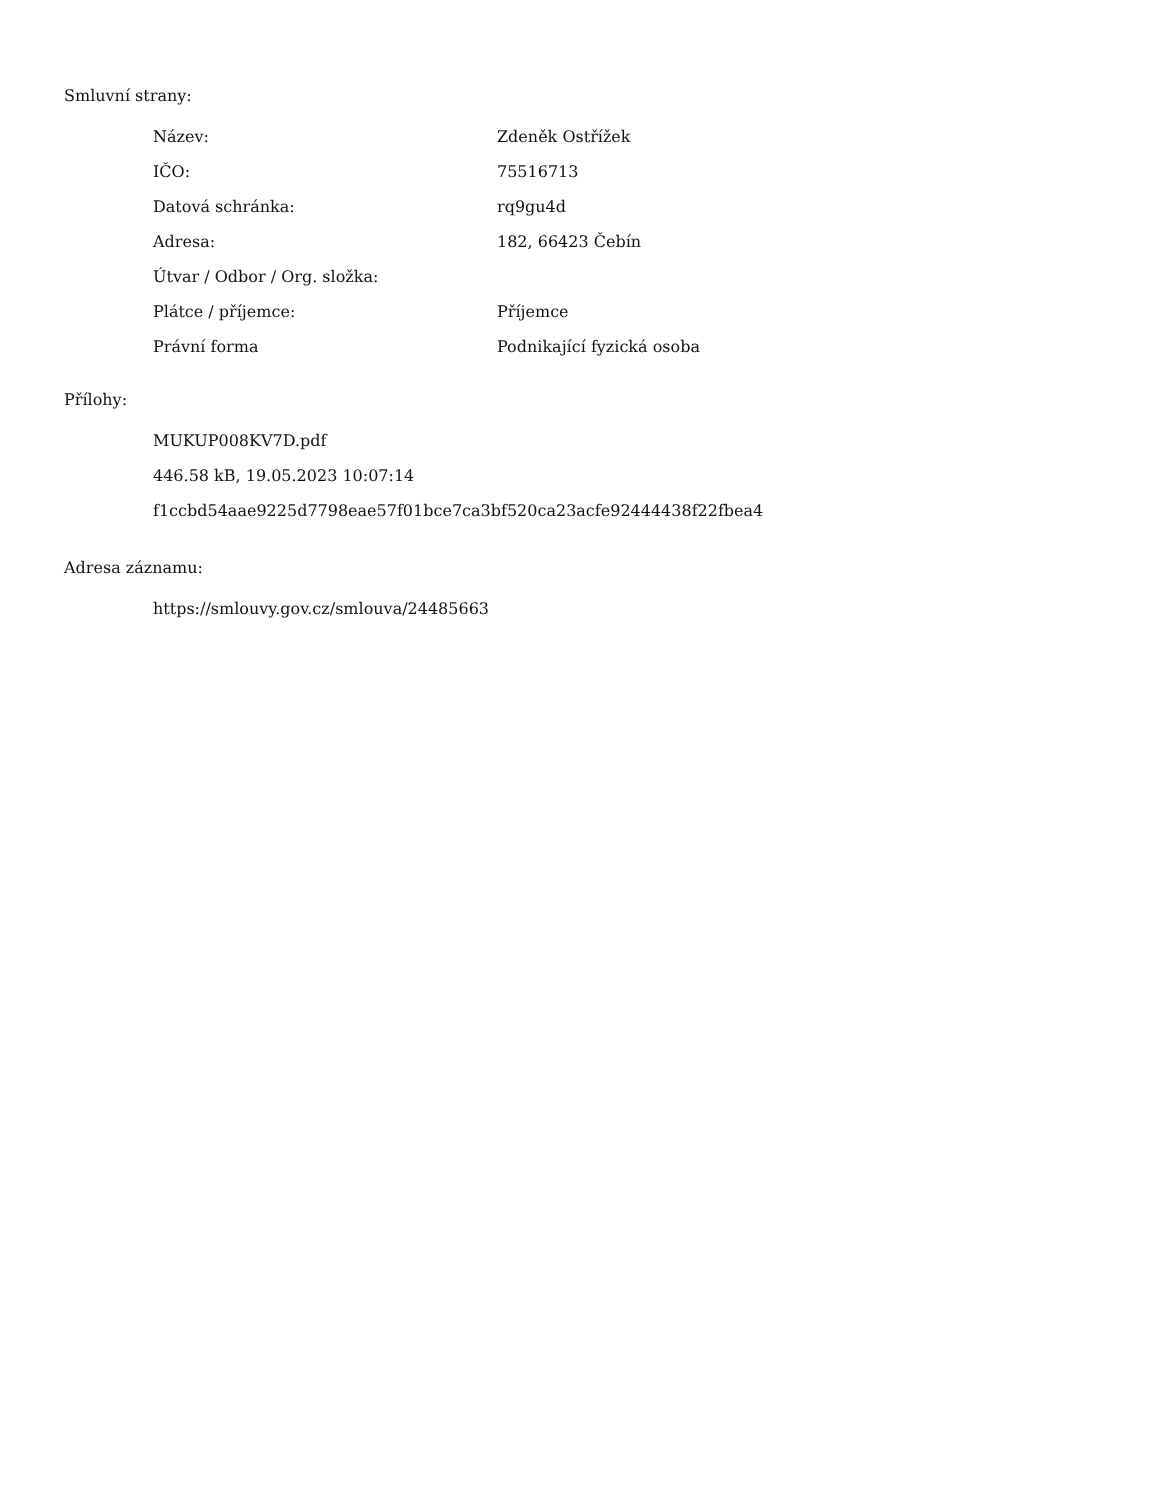Smluvní strany:
| Název: | Zdeněk Ostřížek |
| IČO: | 75516713 |
| Datová schránka: | rq9gu4d |
| Adresa: | 182, 66423 Čebín |
| Útvar / Odbor / Org. složka: | |
| Plátce / příjemce: | Příjemce |
| Právní forma | Podnikající fyzická osoba |
Přílohy:
MUKUP008KV7D.pdf
446.58 kB, 19.05.2023 10:07:14
f1ccbd54aae9225d7798eae57f01bce7ca3bf520ca23acfe92444438f22fbea4
Adresa záznamu:
https://smlouvy.gov.cz/smlouva/24485663